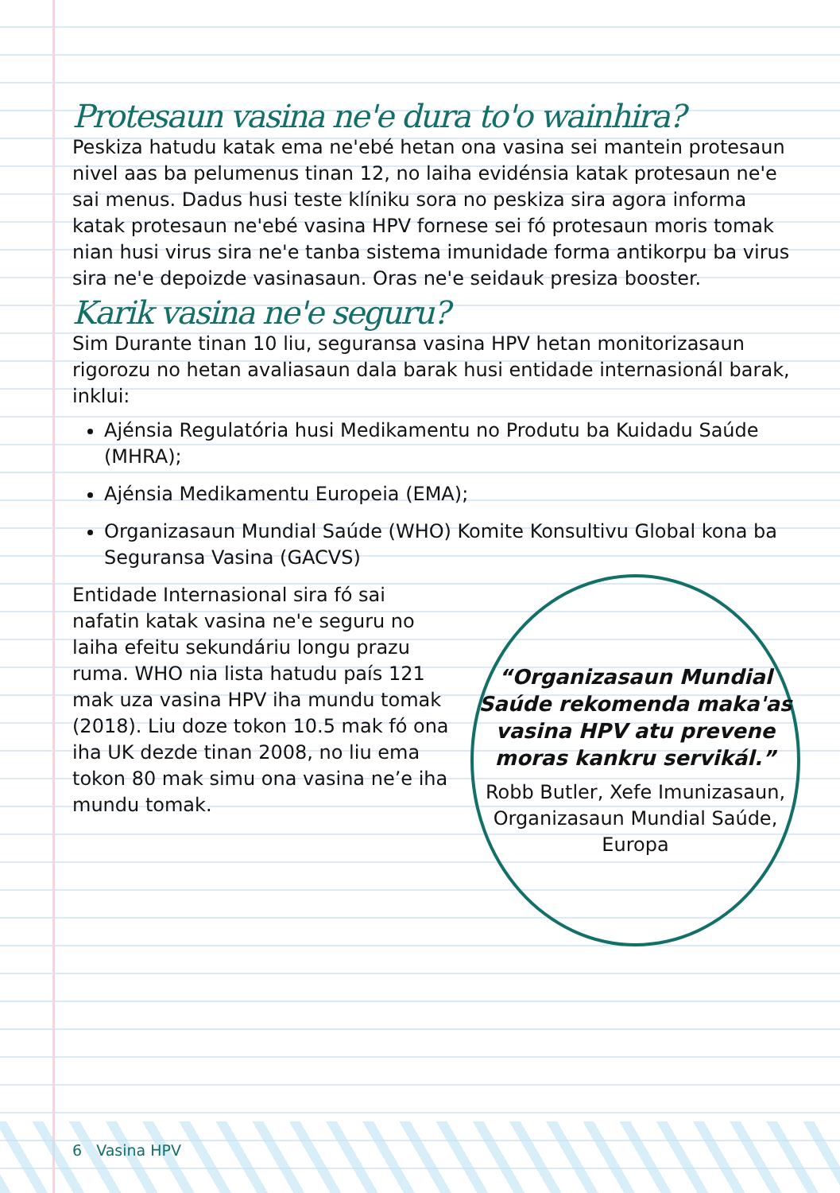Protesaun vasina ne'e dura to'o wainhira?
Peskiza hatudu katak ema ne'ebé hetan ona vasina sei mantein protesaun nivel aas ba pelumenus tinan 12, no laiha evidénsia katak protesaun ne'e sai menus. Dadus husi teste klíniku sora no peskiza sira agora informa katak protesaun ne'ebé vasina HPV fornese sei fó protesaun moris tomak nian husi virus sira ne'e tanba sistema imunidade forma antikorpu ba virus sira ne'e depoizde vasinasaun. Oras ne'e seidauk presiza booster.
Karik vasina ne'e seguru?
Sim Durante tinan 10 liu, seguransa vasina HPV hetan monitorizasaun rigorozu no hetan avaliasaun dala barak husi entidade internasionál barak, inklui:
Ajénsia Regulatória husi Medikamentu no Produtu ba Kuidadu Saúde (MHRA);
Ajénsia Medikamentu Europeia (EMA);
Organizasaun Mundial Saúde (WHO) Komite Konsultivu Global kona ba Seguransa Vasina (GACVS)
Entidade Internasional sira fó sai nafatin katak vasina ne'e seguru no laiha efeitu sekundáriu longu prazu ruma. WHO nia lista hatudu país 121 mak uza vasina HPV iha mundu tomak (2018). Liu doze tokon 10.5 mak fó ona iha UK dezde tinan 2008, no liu ema tokon 80 mak simu ona vasina ne’e iha mundu tomak.
“Organizasaun Mundial Saúde rekomenda maka'as vasina HPV atu prevene moras kankru servikál.”
Robb Butler, Xefe Imunizasaun, Organizasaun Mundial Saúde, Europa
6 Vasina HPV